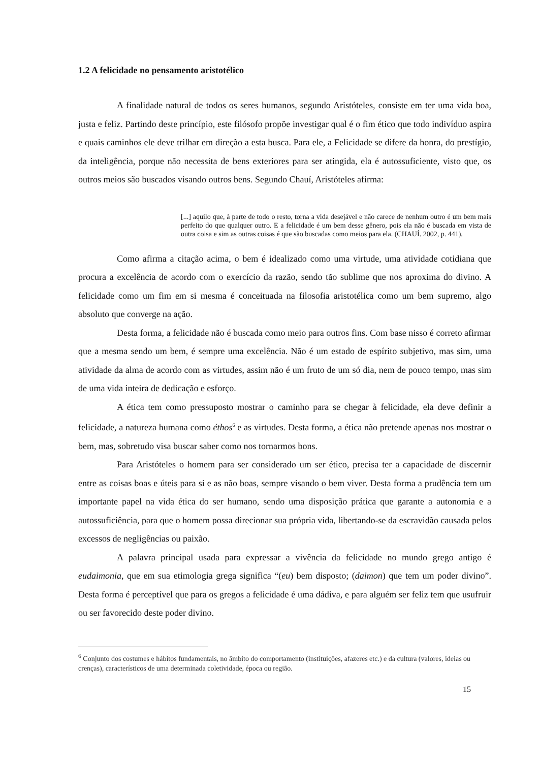1.2 A felicidade no pensamento aristotélico
A finalidade natural de todos os seres humanos, segundo Aristóteles, consiste em ter uma vida boa, justa e feliz. Partindo deste princípio, este filósofo propõe investigar qual é o fim ético que todo indivíduo aspira e quais caminhos ele deve trilhar em direção a esta busca. Para ele, a Felicidade se difere da honra, do prestígio, da inteligência, porque não necessita de bens exteriores para ser atingida, ela é autossuficiente, visto que, os outros meios são buscados visando outros bens. Segundo Chauí, Aristóteles afirma:
[...] aquilo que, à parte de todo o resto, torna a vida desejável e não carece de nenhum outro é um bem mais perfeito do que qualquer outro. E a felicidade é um bem desse gênero, pois ela não é buscada em vista de outra coisa e sim as outras coisas é que são buscadas como meios para ela. (CHAUÍ. 2002, p. 441).
Como afirma a citação acima, o bem é idealizado como uma virtude, uma atividade cotidiana que procura a excelência de acordo com o exercício da razão, sendo tão sublime que nos aproxima do divino. A felicidade como um fim em si mesma é conceituada na filosofia aristotélica como um bem supremo, algo absoluto que converge na ação.
Desta forma, a felicidade não é buscada como meio para outros fins. Com base nisso é correto afirmar que a mesma sendo um bem, é sempre uma excelência. Não é um estado de espírito subjetivo, mas sim, uma atividade da alma de acordo com as virtudes, assim não é um fruto de um só dia, nem de pouco tempo, mas sim de uma vida inteira de dedicação e esforço.
A ética tem como pressuposto mostrar o caminho para se chegar à felicidade, ela deve definir a felicidade, a natureza humana como éthos<sup>6</sup> e as virtudes. Desta forma, a ética não pretende apenas nos mostrar o bem, mas, sobretudo visa buscar saber como nos tornarmos bons.
Para Aristóteles o homem para ser considerado um ser ético, precisa ter a capacidade de discernir entre as coisas boas e úteis para si e as não boas, sempre visando o bem viver. Desta forma a prudência tem um importante papel na vida ética do ser humano, sendo uma disposição prática que garante a autonomia e a autossuficiência, para que o homem possa direcionar sua própria vida, libertando-se da escravidão causada pelos excessos de negligências ou paixão.
A palavra principal usada para expressar a vivência da felicidade no mundo grego antigo é eudaimonia, que em sua etimologia grega significa “(eu) bem disposto; (daimon) que tem um poder divino”. Desta forma é perceptível que para os gregos a felicidade é uma dádiva, e para alguém ser feliz tem que usufruir ou ser favorecido deste poder divino.
<sup>6</sup> Conjunto dos costumes e hábitos fundamentais, no âmbito do comportamento (instituições, afazeres etc.) e da cultura (valores, ideias ou crenças), característicos de uma determinada coletividade, época ou região.
15